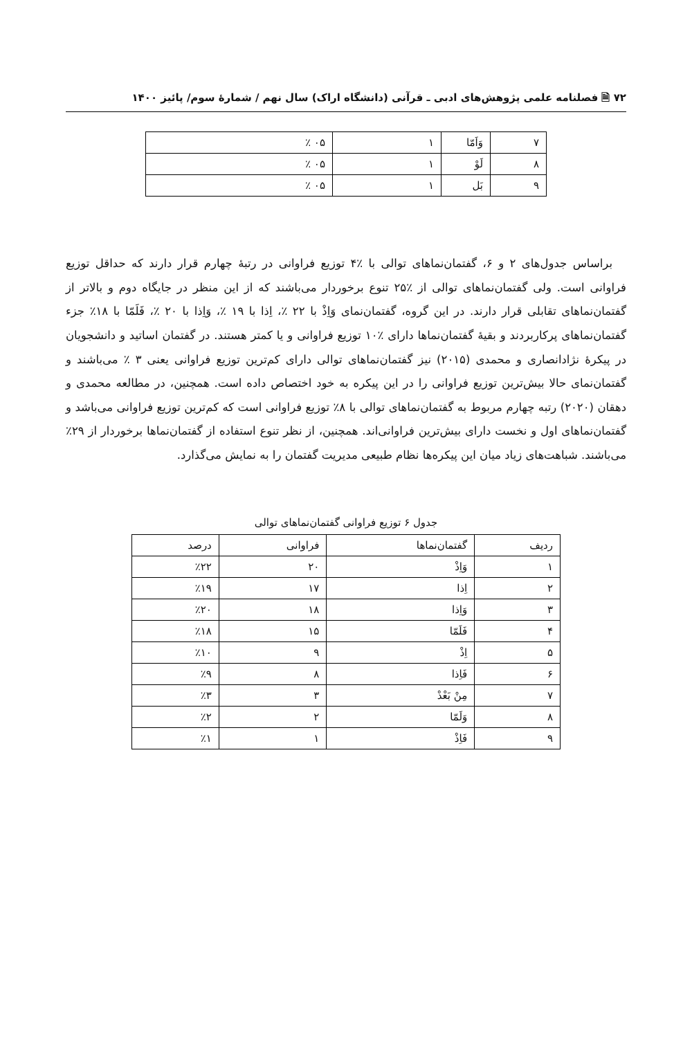۷۲ 🗎 فصلنامه علمی پژوهش‌های ادبی ـ قرآنی (دانشگاه اراک) سال نهم / شمارۀ سوم/ پائیز ۱۴۰۰
| ۷ | وَاَمّا | ۱ | ۰۵ ٪ |
| ۸ | لَوْ | ۱ | ۰۵ ٪ |
| ۹ | بَل | ۱ | ۰۵ ٪ |
براساس جدول‌های ۲ و ۶، گفتمان‌نماهای توالی با ٪۴ توزیع فراوانی در رتبۀ چهارم قرار دارند که حداقل توزیع فراوانی است. ولی گفتمان‌نماهای توالی از ٪۲۵ تنوع برخوردار می‌باشند که از این منظر در جایگاه دوم و بالاتر از گفتمان‌نماهای تقابلی قرار دارند. در این گروه، گفتمان‌نمای وَاِذْ با ۲۲ ٪، اِذا با ۱۹ ٪، وَاِذا با ۲۰ ٪، فَلَمّا با ۱۸٪ جزء گفتمان‌نماهای پرکاربردند و بقیۀ گفتمان‌نماها دارای ٪۱۰ توزیع فراوانی و یا کمتر هستند. در گفتمان اساتید و دانشجویان در پیکرۀ نژادانصاری و محمدی (۲۰۱۵) نیز گفتمان‌نماهای توالی دارای کم‌ترین توزیع فراوانی یعنی ۳ ٪ می‌باشند و گفتمان‌نمای حالا بیش‌ترین توزیع فراوانی را در این پیکره به خود اختصاص داده است. همچنین، در مطالعه محمدی و دهقان (۲۰۲۰) رتبه چهارم مربوط به گفتمان‌نماهای توالی با ۸٪ توزیع فراوانی است که کم‌ترین توزیع فراوانی می‌باشد و گفتمان‌نماهای اول و نخست دارای بیش‌ترین فراوانی‌اند. همچنین، از نظر تنوع استفاده از گفتمان‌نماها برخوردار از ۲۹٪ می‌باشند. شباهت‌های زیاد میان این پیکره‌ها نظام طبیعی مدیریت گفتمان را به نمایش می‌گذارد.
جدول ۶ توزیع فراوانی گفتمان‌نماهای توالی
| ردیف | گفتمان‌نماها | فراوانی | درصد |
| --- | --- | --- | --- |
| ۱ | وَاِذْ | ۲۰ | ٪۲۲ |
| ۲ | اِذا | ۱۷ | ٪۱۹ |
| ۳ | وَاِذا | ۱۸ | ٪۲۰ |
| ۴ | فَلَمّا | ۱۵ | ٪۱۸ |
| ۵ | اِذْ | ۹ | ٪۱۰ |
| ۶ | فَاِذا | ۸ | ٪۹ |
| ۷ | مِنْ بَعْدْ | ۳ | ٪۳ |
| ۸ | وَلَمّا | ۲ | ٪۲ |
| ۹ | فَاِذْ | ۱ | ٪۱ |